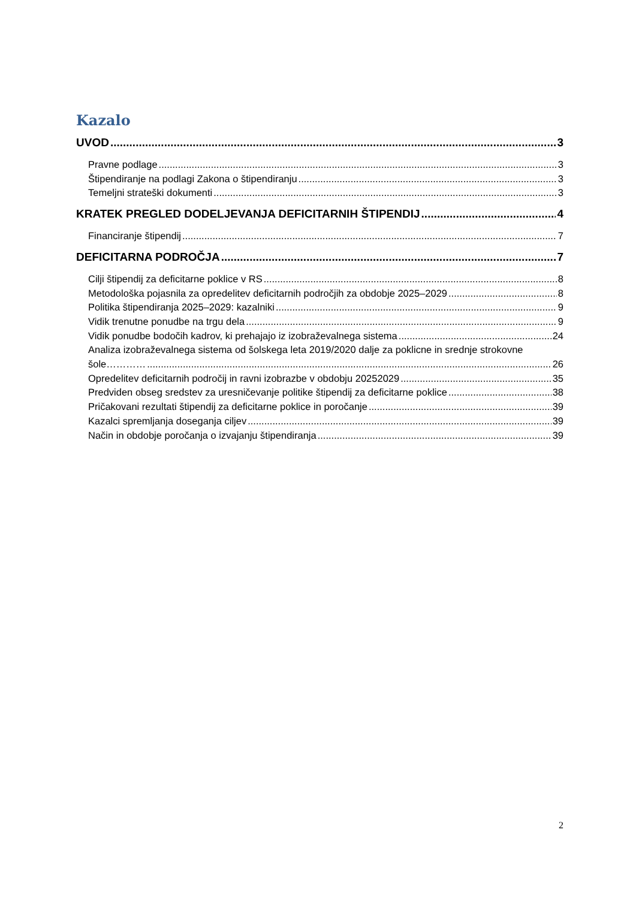Kazalo
UVOD 3
Pravne podlage 3
Štipendiranje na podlagi Zakona o štipendiranju 3
Temeljni strateški dokumenti 3
KRATEK PREGLED DODELJEVANJA DEFICITARNIH ŠTIPENDIJ 4
Financiranje štipendij 7
DEFICITARNA PODROČJA 7
Cilji štipendij za deficitarne poklice v RS 8
Metodološka pojasnila za opredelitev deficitarnih področjih za obdobje 2025–2029 8
Politika štipendiranja 2025–2029: kazalniki 9
Vidik trenutne ponudbe na trgu dela 9
Vidik ponudbe bodočih kadrov, ki prehajajo iz izobraževalnega sistema 24
Analiza izobraževalnega sistema od šolskega leta 2019/2020 dalje za poklicne in srednje strokovne
šole………… 26
Opredelitev deficitarnih področij in ravni izobrazbe v obdobju 20252029 35
Predviden obseg sredstev za uresničevanje politike štipendij za deficitarne poklice 38
Pričakovani rezultati štipendij za deficitarne poklice in poročanje 39
Kazalci spremljanja doseganja ciljev 39
Način in obdobje poročanja o izvajanju štipendiranja 39
2